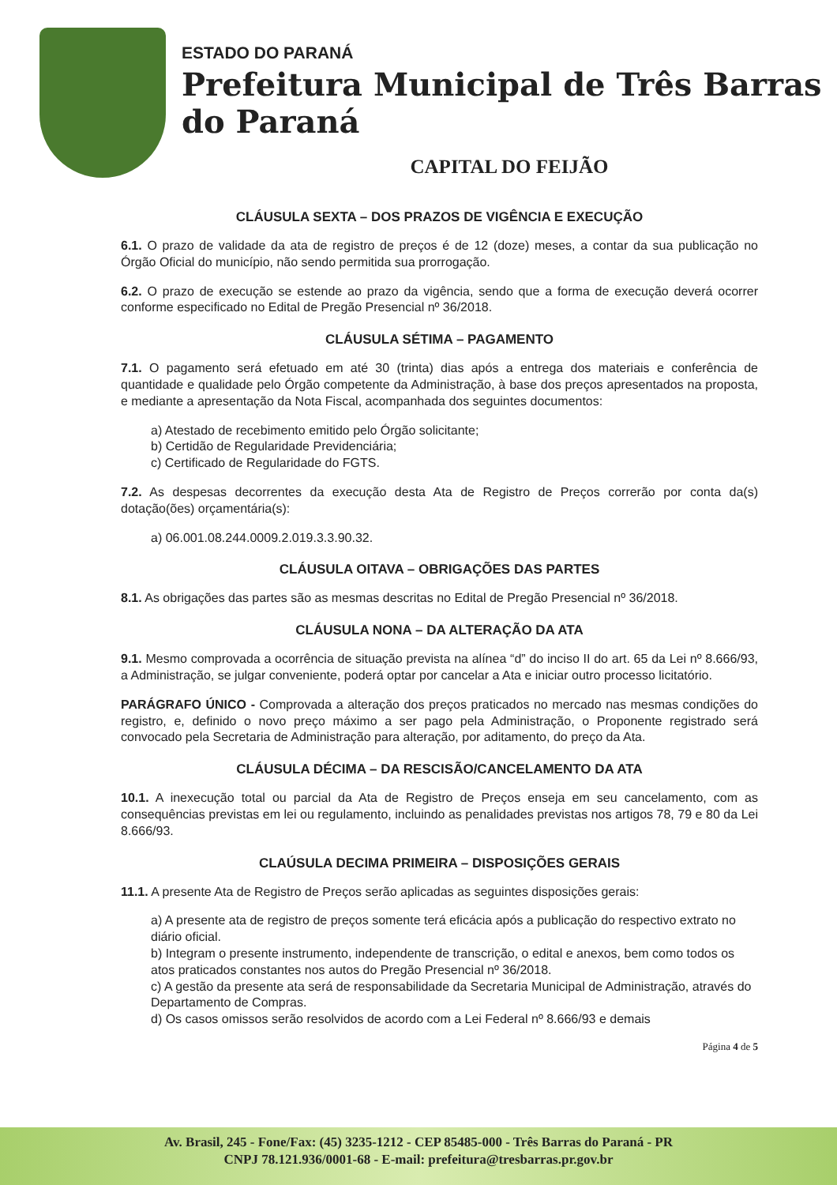ESTADO DO PARANÁ
Prefeitura Municipal de Três Barras do Paraná
CAPITAL DO FEIJÃO
CLÁUSULA SEXTA – DOS PRAZOS DE VIGÊNCIA E EXECUÇÃO
6.1. O prazo de validade da ata de registro de preços é de 12 (doze) meses, a contar da sua publicação no Órgão Oficial do município, não sendo permitida sua prorrogação.
6.2. O prazo de execução se estende ao prazo da vigência, sendo que a forma de execução deverá ocorrer conforme especificado no Edital de Pregão Presencial nº 36/2018.
CLÁUSULA SÉTIMA – PAGAMENTO
7.1. O pagamento será efetuado em até 30 (trinta) dias após a entrega dos materiais e conferência de quantidade e qualidade pelo Órgão competente da Administração, à base dos preços apresentados na proposta, e mediante a apresentação da Nota Fiscal, acompanhada dos seguintes documentos:
a) Atestado de recebimento emitido pelo Órgão solicitante;
b) Certidão de Regularidade Previdenciária;
c) Certificado de Regularidade do FGTS.
7.2. As despesas decorrentes da execução desta Ata de Registro de Preços correrão por conta da(s) dotação(ões) orçamentária(s):
a) 06.001.08.244.0009.2.019.3.3.90.32.
CLÁUSULA OITAVA – OBRIGAÇÕES DAS PARTES
8.1. As obrigações das partes são as mesmas descritas no Edital de Pregão Presencial nº 36/2018.
CLÁUSULA NONA – DA ALTERAÇÃO DA ATA
9.1. Mesmo comprovada a ocorrência de situação prevista na alínea “d” do inciso II do art. 65 da Lei nº 8.666/93, a Administração, se julgar conveniente, poderá optar por cancelar a Ata e iniciar outro processo licitatório.
PARÁGRAFO ÚNICO - Comprovada a alteração dos preços praticados no mercado nas mesmas condições do registro, e, definido o novo preço máximo a ser pago pela Administração, o Proponente registrado será convocado pela Secretaria de Administração para alteração, por aditamento, do preço da Ata.
CLÁUSULA DÉCIMA – DA RESCISÃO/CANCELAMENTO DA ATA
10.1. A inexecução total ou parcial da Ata de Registro de Preços enseja em seu cancelamento, com as consequências previstas em lei ou regulamento, incluindo as penalidades previstas nos artigos 78, 79 e 80 da Lei 8.666/93.
CLAÚSULA DECIMA PRIMEIRA – DISPOSIÇÕES GERAIS
11.1. A presente Ata de Registro de Preços serão aplicadas as seguintes disposições gerais:
a) A presente ata de registro de preços somente terá eficácia após a publicação do respectivo extrato no diário oficial.
b) Integram o presente instrumento, independente de transcrição, o edital e anexos, bem como todos os atos praticados constantes nos autos do Pregão Presencial nº 36/2018.
c) A gestão da presente ata será de responsabilidade da Secretaria Municipal de Administração, através do Departamento de Compras.
d) Os casos omissos serão resolvidos de acordo com a Lei Federal nº 8.666/93 e demais
Página 4 de 5
Av. Brasil, 245 - Fone/Fax: (45) 3235-1212 - CEP 85485-000 - Três Barras do Paraná - PR
CNPJ 78.121.936/0001-68 - E-mail: prefeitura@tresbarras.pr.gov.br